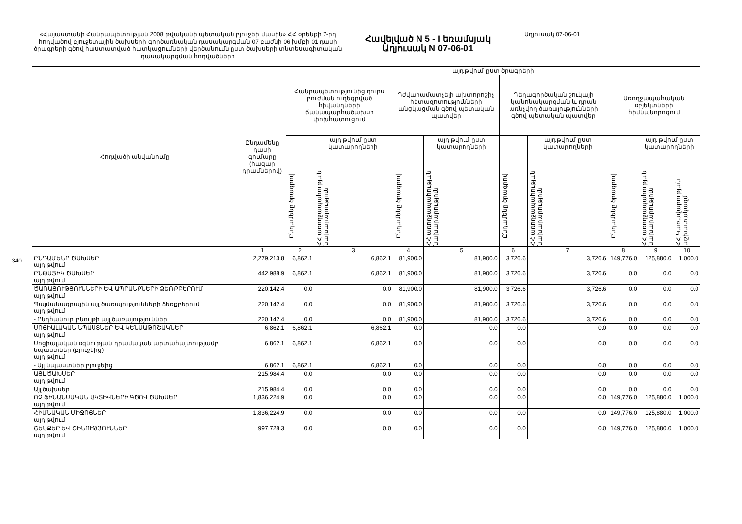340
«Հայաստանի Հանրապետության 2008 թվականի պետական բյուջեի մասին» ՀՀ օրենքի 7-րդ հոդվածով բյուջետային ծախսերի գործառնական դասակարգման 07 բաժնի 06 խմբի 01 դասի ծրագրերի գծով հաստատված հատկացումների վերծանումն ըստ ծախսերի տնտեսագիտական դասակարգման հոդվածների
Հավելված N 5 - I եռամսյակ
Աղյուսակ N 07-06-01
Աղյուսակ 07-06-01
| Հոդվածի անվանումը | Ընդամենը դասի գումարը (հազար դրամներով) | այդ թվում ըստ ծրագրերի | | | | | | | | |
| --- | --- | --- | --- | --- | --- | --- | --- | --- | --- | --- |
| | | Հանրապետությունից դուրս բուժման ուղեգրված հիվանդների ճանապարհածախսի փոխհատուցում | | Դժվարամատչելի ախտորոշիչ հետազոտությունների անցկացման գծով պետական պատվեր | | Դեղագործական շուկայի կանոնակարգման և դրան առնչվող ծառայությունների գծով պետական պատվեր | | Առողջապահական օբյեկտների հիմնանորոգում | | |
| | | Ընդամենը ծրագրով | այդ թվում ըստ կատարողների | Ընդամենը ծրագրով | այդ թվում ըստ կատարողների | Ընդամենը ծրագրով | այդ թվում ըստ կատարողների | Ընդամենը ծրագրով | այդ թվում ըստ կատարողների | |
| | | | ՀՀ առողջապահության նախարարություն | | ՀՀ առողջապահության նախարարություն | | ՀՀ առողջապահության նախարարություն | | ՀՀ առողջապահության նախարարություն | ՀՀ Կառավարության աշխատակազմ |
| | 1 | 2 | 3 | 4 | 5 | 6 | 7 | 8 | 9 | 10 |
| ԸՆԴԱՄԵՆԸ ԾԱԽՍԵՐ այդ թվում | 2,279,213.8 | 6,862.1 | 6,862.1 | 81,900.0 | 81,900.0 | 3,726.6 | 3,726.6 | 149,776.0 | 125,880.0 | 1,000.0 |
| ԸՆԹԱՑԻԿ ԾԱԽՍԵՐ այդ թվում | 442,988.9 | 6,862.1 | 6,862.1 | 81,900.0 | 81,900.0 | 3,726.6 | 3,726.6 | 0.0 | 0.0 | 0.0 |
| ԾԱՌԱՅՈՒԹՅՈՒՆՆԵՐԻ ԵՎ ԱՊՐԱՆՔՆԵՐԻ ՁԵՌՔԲԵՐՈՒՄ այդ թվում | 220,142.4 | 0.0 | 0.0 | 81,900.0 | 81,900.0 | 3,726.6 | 3,726.6 | 0.0 | 0.0 | 0.0 |
| Պայմանագրային այլ ծառայությունների ձեռքբերում այդ թվում | 220,142.4 | 0.0 | 0.0 | 81,900.0 | 81,900.0 | 3,726.6 | 3,726.6 | 0.0 | 0.0 | 0.0 |
| - Ընդհանուր բնույթի այլ ծառայություններ | 220,142.4 | 0.0 | 0.0 | 81,900.0 | 81,900.0 | 3,726.6 | 3,726.6 | 0.0 | 0.0 | 0.0 |
| ՍՈՑԻԱԼԱԿԱՆ ՆՊԱՍՏՆԵՐ ԵՎ ԿԵՆՍԱԹՈՇԱԿՆԵՐ այդ թվում | 6,862.1 | 6,862.1 | 6,862.1 | 0.0 | 0.0 | 0.0 | 0.0 | 0.0 | 0.0 | 0.0 |
| Սոցիալական օգնության դրամական արտահայտությամբ նպաստներ (բյուջեից) այդ թվում | 6,862.1 | 6,862.1 | 6,862.1 | 0.0 | 0.0 | 0.0 | 0.0 | 0.0 | 0.0 | 0.0 |
| - Այլ նպաստներ բյուջեից | 6,862.1 | 6,862.1 | 6,862.1 | 0.0 | 0.0 | 0.0 | 0.0 | 0.0 | 0.0 | 0.0 |
| ԱՅԼ ԾԱԽՍԵՐ այդ թվում | 215,984.4 | 0.0 | 0.0 | 0.0 | 0.0 | 0.0 | 0.0 | 0.0 | 0.0 | 0.0 |
| Այլ ծախսեր | 215,984.4 | 0.0 | 0.0 | 0.0 | 0.0 | 0.0 | 0.0 | 0.0 | 0.0 | 0.0 |
| ՈՉ ՖԻՆԱՆՍԱԿԱՆ ԱԿՏԻՎՆԵՐԻ ԳԾՈՎ ԾԱԽՍԵՐ այդ թվում | 1,836,224.9 | 0.0 | 0.0 | 0.0 | 0.0 | 0.0 | 0.0 | 149,776.0 | 125,880.0 | 1,000.0 |
| ՀԻՄՆԱԿԱՆ ՄԻՋՈՑՆԵՐ այդ թվում | 1,836,224.9 | 0.0 | 0.0 | 0.0 | 0.0 | 0.0 | 0.0 | 149,776.0 | 125,880.0 | 1,000.0 |
| ՇԵՆՔԵՐ ԵՎ ՇԻՆՈՒԹՅՈՒՆՆԵՐ այդ թվում | 997,728.3 | 0.0 | 0.0 | 0.0 | 0.0 | 0.0 | 0.0 | 149,776.0 | 125,880.0 | 1,000.0 |